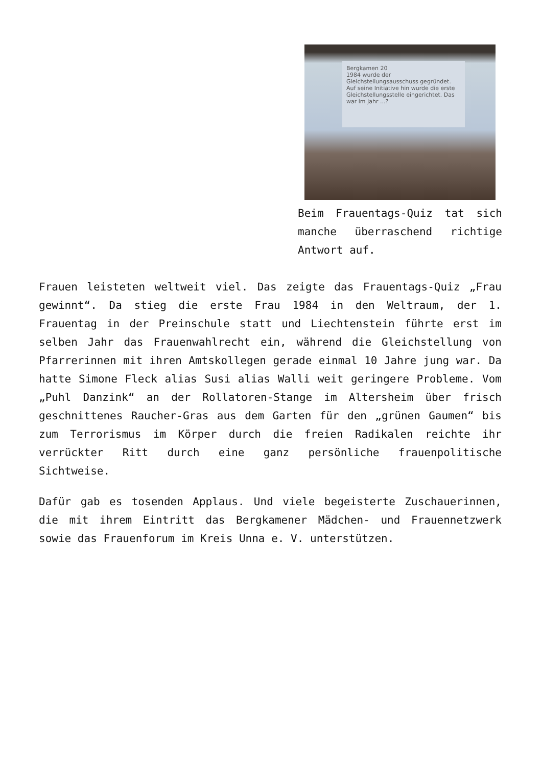Bergkamen 20
1984 wurde der Gleichstellungsausschuss gegründet. Auf seine Initiative hin wurde die erste Gleichstellungsstelle eingerichtet. Das war im Jahr ...?
Beim Frauentags-Quiz tat sich manche überraschend richtige Antwort auf.
Frauen leisteten weltweit viel. Das zeigte das Frauentags-Quiz „Frau gewinnt“. Da stieg die erste Frau 1984 in den Weltraum, der 1. Frauentag in der Preinschule statt und Liechtenstein führte erst im selben Jahr das Frauenwahlrecht ein, während die Gleichstellung von Pfarrerinnen mit ihren Amtskollegen gerade einmal 10 Jahre jung war. Da hatte Simone Fleck alias Susi alias Walli weit geringere Probleme. Vom „Puhl Danzink“ an der Rollatoren-Stange im Altersheim über frisch geschnittenes Raucher-Gras aus dem Garten für den „grünen Gaumen“ bis zum Terrorismus im Körper durch die freien Radikalen reichte ihr verrückter Ritt durch eine ganz persönliche frauenpolitische Sichtweise.
Dafür gab es tosenden Applaus. Und viele begeisterte Zuschauerinnen, die mit ihrem Eintritt das Bergkamener Mädchen- und Frauennetzwerk sowie das Frauenforum im Kreis Unna e. V. unterstützen.